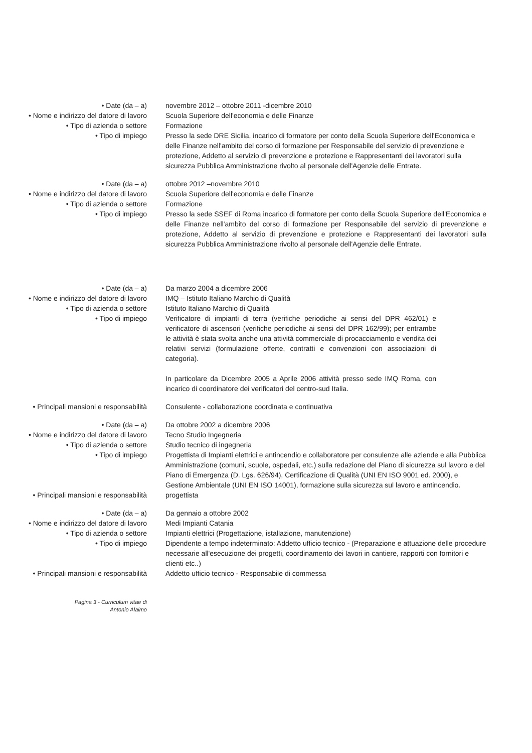• Date (da – a) novembre 2012 – ottobre 2011 -dicembre 2010
• Nome e indirizzo del datore di lavoro Scuola Superiore dell'economia e delle Finanze
• Tipo di azienda o settore Formazione
• Tipo di impiego Presso la sede DRE Sicilia, incarico di formatore per conto della Scuola Superiore dell'Economica e delle Finanze nell'ambito del corso di formazione per Responsabile del servizio di prevenzione e protezione, Addetto al servizio di prevenzione e protezione e Rappresentanti dei lavoratori sulla sicurezza Pubblica Amministrazione rivolto al personale dell'Agenzie delle Entrate.
• Date (da – a) ottobre 2012 –novembre 2010
• Nome e indirizzo del datore di lavoro Scuola Superiore dell'economia e delle Finanze
• Tipo di azienda o settore Formazione
• Tipo di impiego Presso la sede SSEF di Roma incarico di formatore per conto della Scuola Superiore dell'Economica e delle Finanze nell'ambito del corso di formazione per Responsabile del servizio di prevenzione e protezione, Addetto al servizio di prevenzione e protezione e Rappresentanti dei lavoratori sulla sicurezza Pubblica Amministrazione rivolto al personale dell'Agenzie delle Entrate.
• Date (da – a) Da marzo 2004 a dicembre 2006
• Nome e indirizzo del datore di lavoro IMQ – Istituto Italiano Marchio di Qualità
• Tipo di azienda o settore Istituto Italiano Marchio di Qualità
• Tipo di impiego Verificatore di impianti di terra (verifiche periodiche ai sensi del DPR 462/01) e verificatore di ascensori (verifiche periodiche ai sensi del DPR 162/99); per entrambe le attività è stata svolta anche una attività commerciale di procacciamento e vendita dei relativi servizi (formulazione offerte, contratti e convenzioni con associazioni di categoria).
In particolare da Dicembre 2005 a Aprile 2006 attività presso sede IMQ Roma, con incarico di coordinatore dei verificatori del centro-sud Italia.
• Principali mansioni e responsabilità Consulente - collaborazione coordinata e continuativa
• Date (da – a) Da ottobre 2002 a dicembre 2006
• Nome e indirizzo del datore di lavoro Tecno Studio Ingegneria
• Tipo di azienda o settore Studio tecnico di ingegneria
• Tipo di impiego Progettista di Impianti elettrici e antincendio e collaboratore per consulenze alle aziende e alla Pubblica Amministrazione (comuni, scuole, ospedali, etc.) sulla redazione del Piano di sicurezza sul lavoro e del Piano di Emergenza (D. Lgs. 626/94), Certificazione di Qualità (UNI EN ISO 9001 ed. 2000), e Gestione Ambientale (UNI EN ISO 14001), formazione sulla sicurezza sul lavoro e antincendio.
• Principali mansioni e responsabilità progettista
• Date (da – a) Da gennaio a ottobre 2002
• Nome e indirizzo del datore di lavoro Medi Impianti Catania
• Tipo di azienda o settore Impianti elettrici (Progettazione, istallazione, manutenzione)
• Tipo di impiego Dipendente a tempo indeterminato: Addetto ufficio tecnico - (Preparazione e attuazione delle procedure necessarie all'esecuzione dei progetti, coordinamento dei lavori in cantiere, rapporti con fornitori e clienti etc..)
• Principali mansioni e responsabilità Addetto ufficio tecnico - Responsabile di commessa
Pagina 3 - Curriculum vitae di
Antonio Alaimo